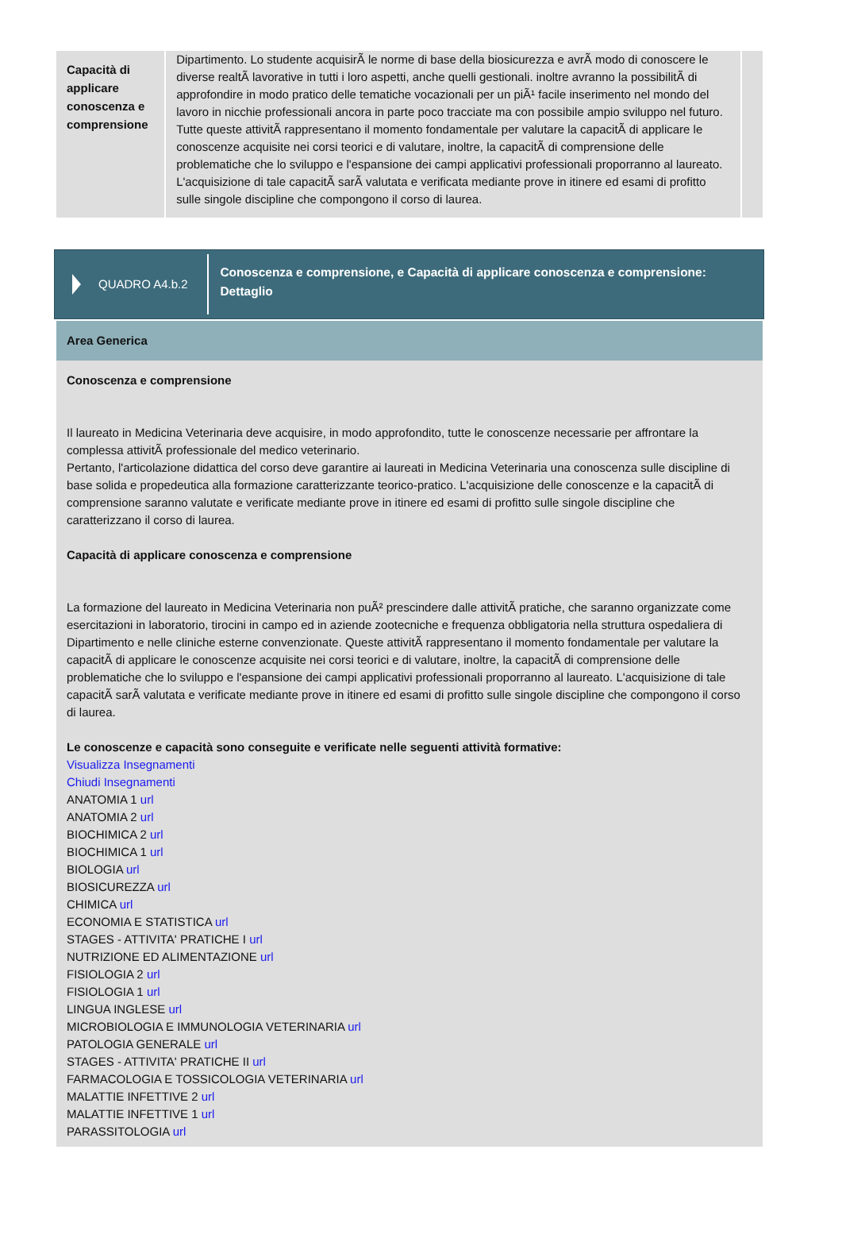| Capacità di applicare conoscenza e comprensione | Dipartimento. Lo studente acquisirÃ le norme di base della biosicurezza e avrÃ modo di conoscere le diverse realtÃ lavorative in tutti i loro aspetti, anche quelli gestionali. inoltre avranno la possibilitÃ di approfondire in modo pratico delle tematiche vocazionali per un piÃ¹ facile inserimento nel mondo del lavoro in nicchie professionali ancora in parte poco tracciate ma con possibile ampio sviluppo nel futuro. Tutte queste attivitÃ rappresentano il momento fondamentale per valutare la capacitÃ di applicare le conoscenze acquisite nei corsi teorici e di valutare, inoltre, la capacitÃ di comprensione delle problematiche che lo sviluppo e l'espansione dei campi applicativi professionali proporranno al laureato. L'acquisizione di tale capacitÃ sarÃ valutata e verificata mediante prove in itinere ed esami di profitto sulle singole discipline che compongono il corso di laurea. | |
QUADRO A4.b.2
Conoscenza e comprensione, e Capacità di applicare conoscenza e comprensione: Dettaglio
Area Generica
Conoscenza e comprensione
Il laureato in Medicina Veterinaria deve acquisire, in modo approfondito, tutte le conoscenze necessarie per affrontare la complessa attivitÃ professionale del medico veterinario.
Pertanto, l'articolazione didattica del corso deve garantire ai laureati in Medicina Veterinaria una conoscenza sulle discipline di base solida e propedeutica alla formazione caratterizzante teorico-pratico. L'acquisizione delle conoscenze e la capacitÃ di comprensione saranno valutate e verificate mediante prove in itinere ed esami di profitto sulle singole discipline che caratterizzano il corso di laurea.
Capacità di applicare conoscenza e comprensione
La formazione del laureato in Medicina Veterinaria non puÃ² prescindere dalle attivitÃ pratiche, che saranno organizzate come esercitazioni in laboratorio, tirocini in campo ed in aziende zootecniche e frequenza obbligatoria nella struttura ospedaliera di Dipartimento e nelle cliniche esterne convenzionate. Queste attivitÃ rappresentano il momento fondamentale per valutare la capacitÃ di applicare le conoscenze acquisite nei corsi teorici e di valutare, inoltre, la capacitÃ di comprensione delle problematiche che lo sviluppo e l'espansione dei campi applicativi professionali proporranno al laureato. L'acquisizione di tale capacitÃ sarÃ valutata e verificate mediante prove in itinere ed esami di profitto sulle singole discipline che compongono il corso di laurea.
Le conoscenze e capacità sono conseguite e verificate nelle seguenti attività formative:
Visualizza Insegnamenti
Chiudi Insegnamenti
ANATOMIA 1 url
ANATOMIA 2 url
BIOCHIMICA 2 url
BIOCHIMICA 1 url
BIOLOGIA url
BIOSICUREZZA url
CHIMICA url
ECONOMIA E STATISTICA url
STAGES - ATTIVITA' PRATICHE I url
NUTRIZIONE ED ALIMENTAZIONE url
FISIOLOGIA 2 url
FISIOLOGIA 1 url
LINGUA INGLESE url
MICROBIOLOGIA E IMMUNOLOGIA VETERINARIA url
PATOLOGIA GENERALE url
STAGES - ATTIVITA' PRATICHE II url
FARMACOLOGIA E TOSSICOLOGIA VETERINARIA url
MALATTIE INFETTIVE 2 url
MALATTIE INFETTIVE 1 url
PARASSITOLOGIA url